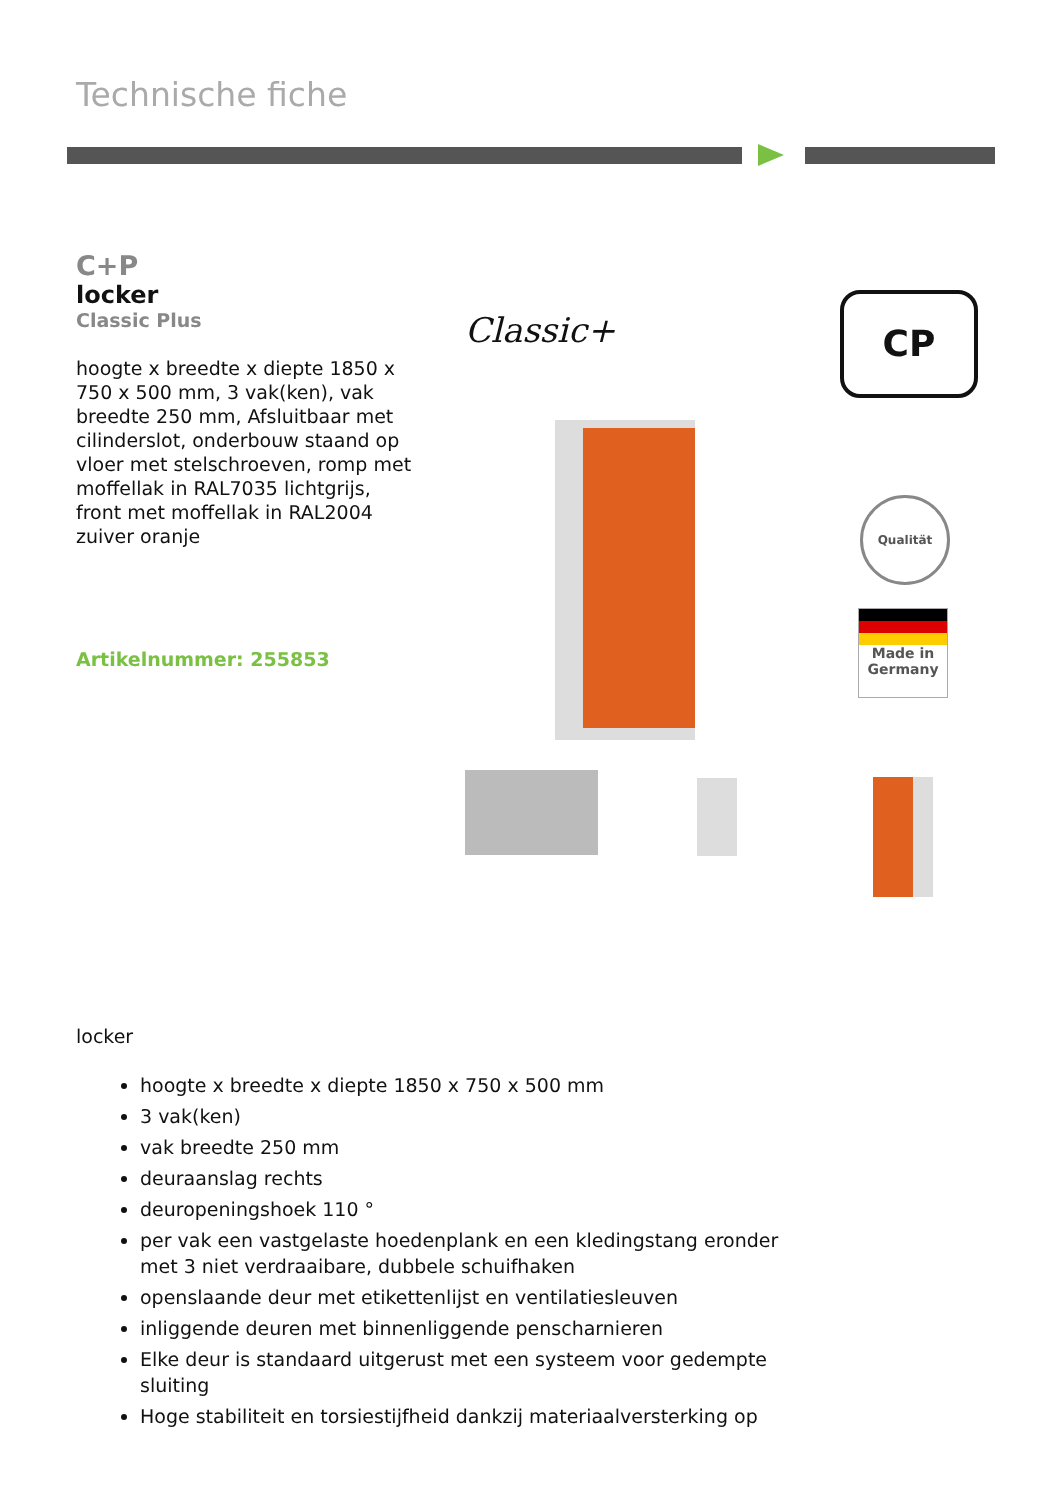Technische fiche
C+P
locker
Classic Plus
hoogte x breedte x diepte 1850 x 750 x 500 mm, 3 vak(ken), vak breedte 250 mm, Afsluitbaar met cilinderslot, onderbouw staand op vloer met stelschroeven, romp met moffellak in RAL7035 lichtgrijs, front met moffellak in RAL2004 zuiver oranje
Artikelnummer: 255853
Classic+ CP
Qualität
Made in
Germany
locker
hoogte x breedte x diepte 1850 x 750 x 500 mm
3 vak(ken)
vak breedte 250 mm
deuraanslag rechts
deuropeningshoek 110 °
per vak een vastgelaste hoedenplank en een kledingstang eronder met 3 niet verdraaibare, dubbele schuifhaken
openslaande deur met etikettenlijst en ventilatiesleuven
inliggende deuren met binnenliggende penscharnieren
Elke deur is standaard uitgerust met een systeem voor gedempte sluiting
Hoge stabiliteit en torsiestijfheid dankzij materiaalversterking op